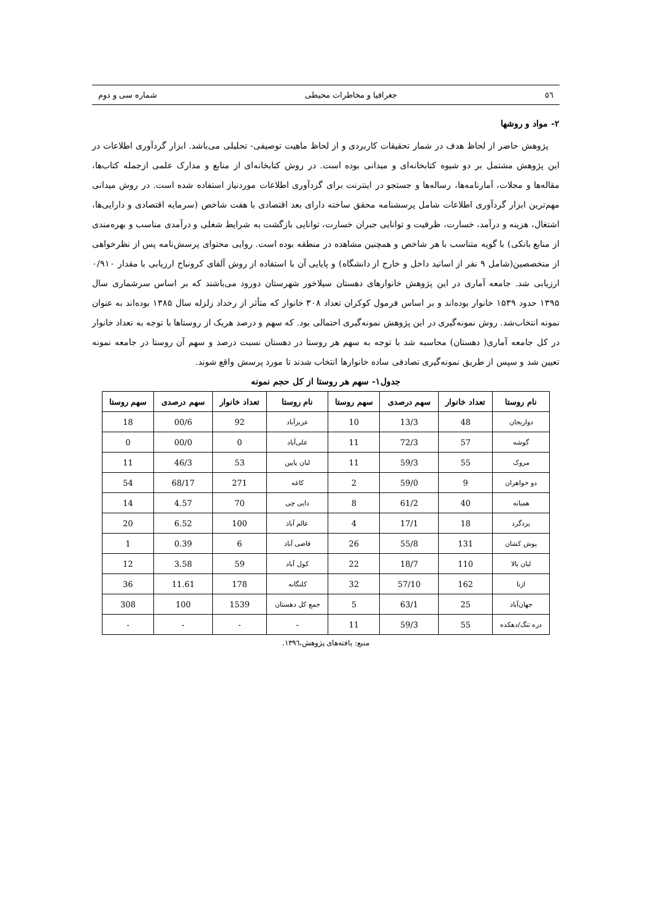٥٦ جغرافیا و مخاطرات محیطی شماره سی و دوم
۲- مواد و روشها
پژوهش حاضر از لحاظ هدف در شمار تحقیقات کاربردی و از لحاظ ماهیت توصیفی- تحلیلی می‌باشد. ابزار گردآوری اطلاعات در این پژوهش مشتمل بر دو شیوه کتابخانه‌ای و میدانی بوده است. در روش کتابخانه‌ای از منابع و مدارک علمی ازجمله کتاب‌ها، مقاله‌ها و مجلات، آمارنامه‌ها، رساله‌ها و جستجو در اینترنت برای گردآوری اطلاعات موردنیاز استفاده شده است. در روش میدانی مهم‌ترین ابزار گردآوری اطلاعات شامل پرسشنامه محقق ساخته دارای بعد اقتصادی با هفت شاخص (سرمایه اقتصادی و دارایی‌ها، اشتغال، هزینه و درآمد، خسارت، ظرفیت و توانایی جبران خسارت، توانایی بازگشت به شرایط شغلی و درآمدی مناسب و بهره‌مندی از منابع بانکی) با گویه متناسب با هر شاخص و همچنین مشاهده در منطقه بوده است. روایی محتوای پرسش‌نامه پس از نظرخواهی از متخصصین(شامل ۹ نفر از اساتید داخل و خارج از دانشگاه) و پایایی آن با استفاده از روش آلفای کرونباخ ارزیابی با مقدار ۰/۹۱۰ ارزیابی شد. جامعه آماری در این پژوهش خانوارهای دهستان سیلاخور شهرستان دورود می‌باشند که بر اساس سرشماری سال ۱۳۹۵ حدود ۱۵۳۹ خانوار بوده‌اند و بر اساس فرمول کوکران تعداد ۳۰۸ خانوار که متأثر از رخداد زلزله سال ۱۳۸۵ بوده‌اند به عنوان نمونه انتخاب‌شد. روش نمونه‌گیری در این پژوهش نمونه‌گیری احتمالی بود. که سهم و درصد هریک از روستاها با توجه به تعداد خانوار در کل جامعه آماری( دهستان) محاسبه شد با توجه به سهم هر روستا در دهستان نسبت درصد و سهم آن روستا در جامعه نمونه تعیین شد و سپس از طریق نمونه‌گیری تصادفی ساده خانوارها انتخاب شدند تا مورد پرسش واقع شوند.
جدول۱- سهم هر روستا از کل حجم نمونه
| نام روستا | تعداد خانوار | سهم درصدی | سهم روستا | نام روستا | تعداد خانوار | سهم درصدی | سهم روستا |
| --- | --- | --- | --- | --- | --- | --- | --- |
| دواریجان | 48 | 13/3 | 10 | عزیزآباد | 92 | 00/6 | 18 |
| گوشه | 57 | 72/3 | 11 | علی‌آباد | 0 | 00/0 | 0 |
| مروک | 55 | 59/3 | 11 | لبان پایین | 53 | 46/3 | 11 |
| دو خواهران | 9 | 59/0 | 2 | کاغه | 271 | 68/17 | 54 |
| همیانه | 40 | 61/2 | 8 | دایی چی | 70 | 4.57 | 14 |
| یزدگرد | 18 | 17/1 | 4 | عالم آباد | 100 | 6.52 | 20 |
| پوش کشان | 131 | 55/8 | 26 | قاضی آباد | 6 | 0.39 | 1 |
| لبان بالا | 110 | 18/7 | 22 | کول آباد | 59 | 3.58 | 12 |
| ازنا | 162 | 57/10 | 32 | کلنگانه | 178 | 11.61 | 36 |
| جهان‌آباد | 25 | 63/1 | 5 | جمع کل دهستان | 1539 | 100 | 308 |
| دره تنگ/دهکده | 55 | 59/3 | 11 | - | - | - | - |
منبع: یافته‌های پژوهش،۱۳۹٦.